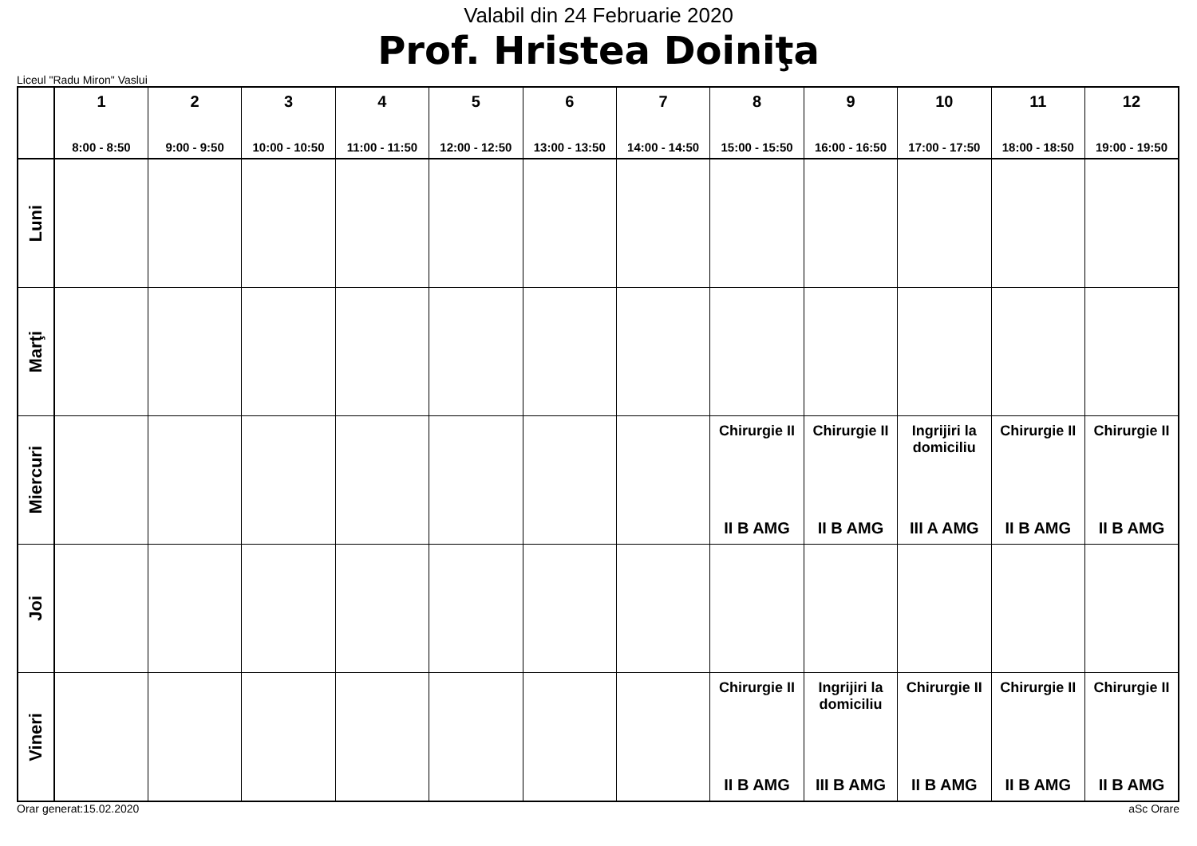Valabil din 24 Februarie 2020
Prof. Hristea Doiniţa
Liceul "Radu Miron" Vaslui
| | 1 8:00 - 8:50 | 2 9:00 - 9:50 | 3 10:00 - 10:50 | 4 11:00 - 11:50 | 5 12:00 - 12:50 | 6 13:00 - 13:50 | 7 14:00 - 14:50 | 8 15:00 - 15:50 | 9 16:00 - 16:50 | 10 17:00 - 17:50 | 11 18:00 - 18:50 | 12 19:00 - 19:50 |
| --- | --- | --- | --- | --- | --- | --- | --- | --- | --- | --- | --- | --- |
| Luni | | | | | | | | | | | | |
| Marţi | | | | | | | | | | | | |
| Miercuri | | | | | | | | Chirurgie II II B AMG | Chirurgie II II B AMG | Ingrijiri la domiciliu III A AMG | Chirurgie II II B AMG | Chirurgie II II B AMG |
| Joi | | | | | | | | | | | | |
| Vineri | | | | | | | | Chirurgie II II B AMG | Ingrijiri la domiciliu III B AMG | Chirurgie II II B AMG | Chirurgie II II B AMG | Chirurgie II II B AMG |
Orar generat:15.02.2020 aSc Orare